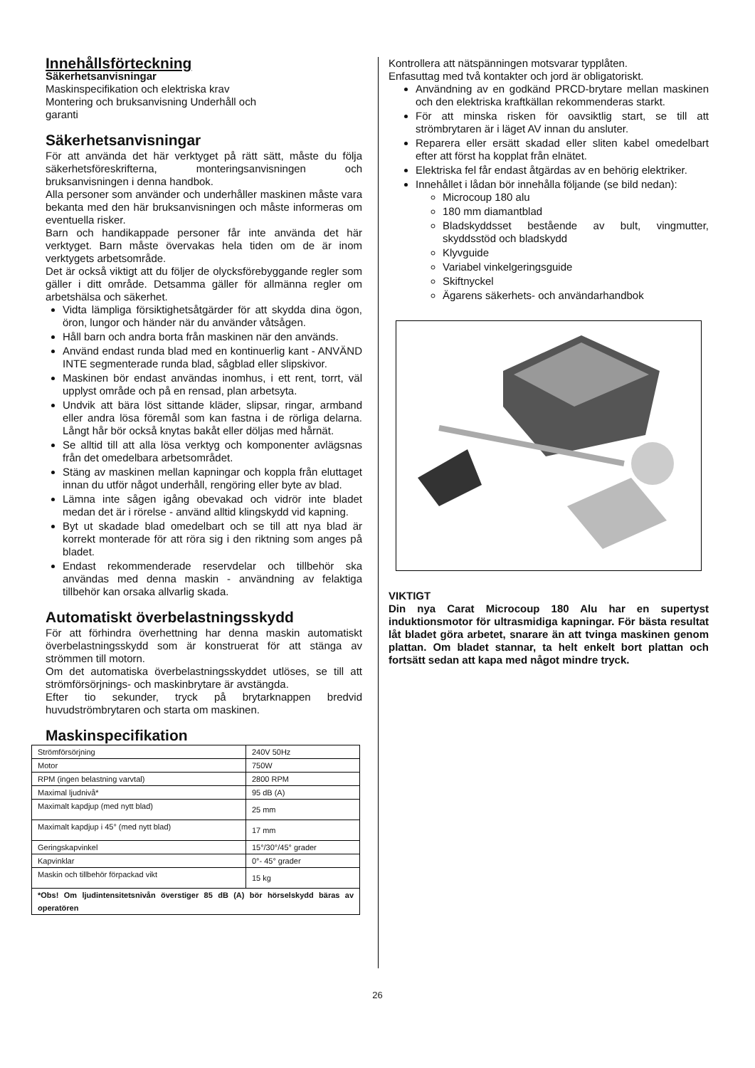Innehållsförteckning
Säkerhetsanvisningar
Maskinspecifikation och elektriska krav
Montering och bruksanvisning Underhåll och
garanti
Säkerhetsanvisningar
För att använda det här verktyget på rätt sätt, måste du följa säkerhetsföreskrifterna, monteringsanvisningen och bruksanvisningen i denna handbok.
Alla personer som använder och underhåller maskinen måste vara bekanta med den här bruksanvisningen och måste informeras om eventuella risker.
Barn och handikappade personer får inte använda det här verktyget. Barn måste övervakas hela tiden om de är inom verktygets arbetsområde.
Det är också viktigt att du följer de olycksförebyggande regler som gäller i ditt område. Detsamma gäller för allmänna regler om arbetshälsa och säkerhet.
Vidta lämpliga försiktighetsåtgärder för att skydda dina ögon, öron, lungor och händer när du använder våtsågen.
Håll barn och andra borta från maskinen när den används.
Använd endast runda blad med en kontinuerlig kant - ANVÄND INTE segmenterade runda blad, sågblad eller slipskivor.
Maskinen bör endast användas inomhus, i ett rent, torrt, väl upplyst område och på en rensad, plan arbetsyta.
Undvik att bära löst sittande kläder, slipsar, ringar, armband eller andra lösa föremål som kan fastna i de rörliga delarna. Långt hår bör också knytas bakåt eller döljas med hårnät.
Se alltid till att alla lösa verktyg och komponenter avlägsnas från det omedelbara arbetsområdet.
Stäng av maskinen mellan kapningar och koppla från eluttaget innan du utför något underhåll, rengöring eller byte av blad.
Lämna inte sågen igång obevakad och vidrör inte bladet medan det är i rörelse - använd alltid klingskydd vid kapning.
Byt ut skadade blad omedelbart och se till att nya blad är korrekt monterade för att röra sig i den riktning som anges på bladet.
Endast rekommenderade reservdelar och tillbehör ska användas med denna maskin - användning av felaktiga tillbehör kan orsaka allvarlig skada.
Automatiskt överbelastningsskydd
För att förhindra överhettning har denna maskin automatiskt överbelastningsskydd som är konstruerat för att stänga av strömmen till motorn.
Om det automatiska överbelastningsskyddet utlöses, se till att strömförsörjnings- och maskinbrytare är avstängda.
Efter tio sekunder, tryck på brytarknappen bredvid huvudströmbrytaren och starta om maskinen.
Maskinspecifikation
| Strömförsörjning | 240V 50Hz |
| Motor | 750W |
| RPM (ingen belastning varvtal) | 2800 RPM |
| Maximal ljudnivå* | 95 dB (A) |
| Maximalt kapdjup (med nytt blad) | 25 mm |
| Maximalt kapdjup i 45° (med nytt blad) | 17 mm |
| Geringskapvinkel | 15°/30°/45° grader |
| Kapvinklar | 0°- 45° grader |
| Maskin och tillbehör förpackad vikt | 15 kg |
| *Obs! Om ljudintensitetsnivån överstiger 85 dB (A) bör hörselskydd bäras av operatören | |
Kontrollera att nätspänningen motsvarar typplåten.
Enfasuttag med två kontakter och jord är obligatoriskt.
Användning av en godkänd PRCD-brytare mellan maskinen och den elektriska kraftkällan rekommenderas starkt.
För att minska risken för oavsiktlig start, se till att strömbrytaren är i läget AV innan du ansluter.
Reparera eller ersätt skadad eller sliten kabel omedelbart efter att först ha kopplat från elnätet.
Elektriska fel får endast åtgärdas av en behörig elektriker.
Innehållet i lådan bör innehålla följande (se bild nedan):
Microcoup 180 alu
180 mm diamantblad
Bladskyddsset bestående av bult, vingmutter, skyddsstöd och bladskydd
Klyvguide
Variabel vinkelgeringsguide
Skiftnyckel
Ägarens säkerhets- och användarhandbok
VIKTIGT
Din nya Carat Microcoup 180 Alu har en supertyst induktionsmotor för ultrasmidiga kapningar. För bästa resultat låt bladet göra arbetet, snarare än att tvinga maskinen genom plattan. Om bladet stannar, ta helt enkelt bort plattan och fortsätt sedan att kapa med något mindre tryck.
26